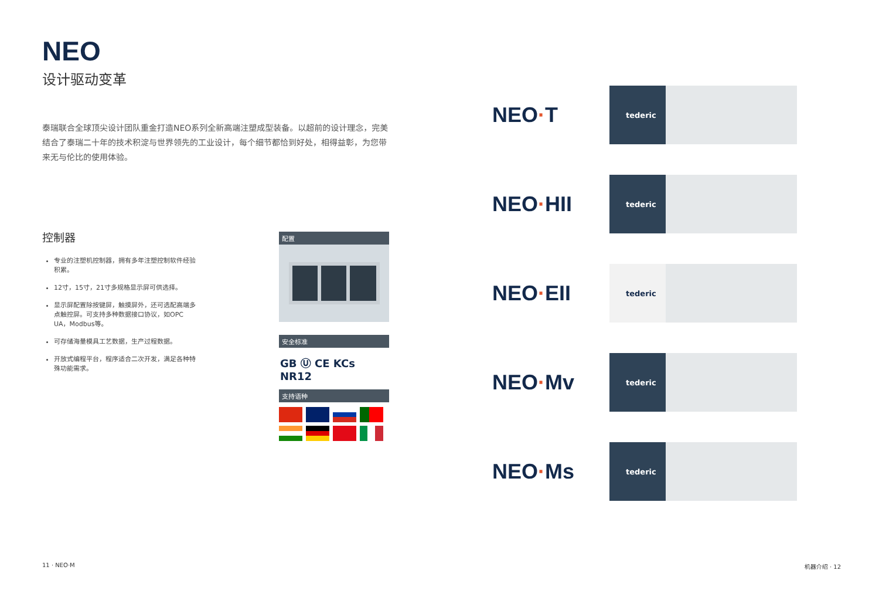NEO
设计驱动变革
泰瑞联合全球顶尖设计团队重金打造NEO系列全新高端注塑成型装备。以超前的设计理念，完美结合了泰瑞二十年的技术积淀与世界领先的工业设计，每个细节都恰到好处，相得益彰，为您带来无与伦比的使用体验。
控制器
专业的注塑机控制器，拥有多年注塑控制软件经验积累。
12寸，15寸，21寸多规格显示屏可供选择。
显示屏配置除按键屏，触摸屏外，还可选配高端多点触控屏。可支持多种数据接口协议，如OPC UA，Modbus等。
可存储海量模具工艺数据，生产过程数据。
开放式编程平台，程序适合二次开发，满足各种特殊功能需求。
配置
安全标准
GB Ⓤ CE KCs NR12
支持语种
NEO·T
tederic
NEO·HII
tederic
NEO·EII
tederic
NEO·Mv
tederic
NEO·Ms
tederic
11 · NEO·M 机器介绍 · 12